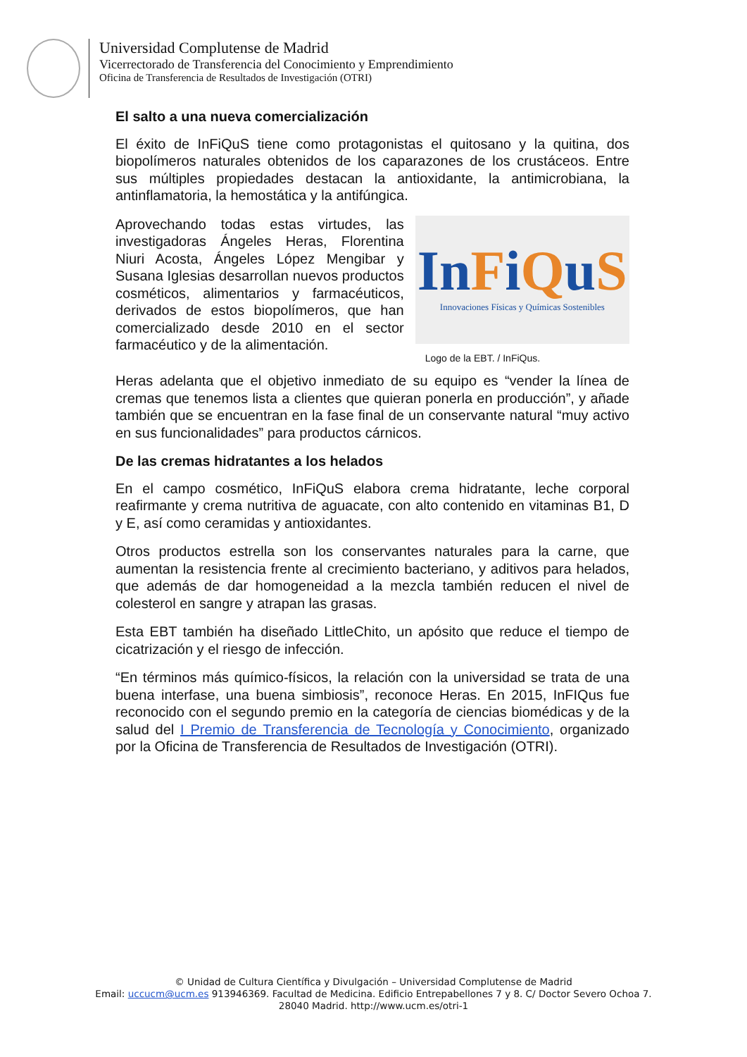Universidad Complutense de Madrid
Vicerrectorado de Transferencia del Conocimiento y Emprendimiento
Oficina de Transferencia de Resultados de Investigación (OTRI)
El salto a una nueva comercialización
El éxito de InFiQuS tiene como protagonistas el quitosano y la quitina, dos biopolímeros naturales obtenidos de los caparazones de los crustáceos. Entre sus múltiples propiedades destacan la antioxidante, la antimicrobiana, la antinflamatoria, la hemostática y la antifúngica.
Aprovechando todas estas virtudes, las investigadoras Ángeles Heras, Florentina Niuri Acosta, Ángeles López Mengibar y Susana Iglesias desarrollan nuevos productos cosméticos, alimentarios y farmacéuticos, derivados de estos biopolímeros, que han comercializado desde 2010 en el sector farmacéutico y de la alimentación.
InFiQuS
Innovaciones Físicas y Químicas Sostenibles
Logo de la EBT. / InFiQus.
Heras adelanta que el objetivo inmediato de su equipo es “vender la línea de cremas que tenemos lista a clientes que quieran ponerla en producción”, y añade también que se encuentran en la fase final de un conservante natural “muy activo en sus funcionalidades” para productos cárnicos.
De las cremas hidratantes a los helados
En el campo cosmético, InFiQuS elabora crema hidratante, leche corporal reafirmante y crema nutritiva de aguacate, con alto contenido en vitaminas B1, D y E, así como ceramidas y antioxidantes.
Otros productos estrella son los conservantes naturales para la carne, que aumentan la resistencia frente al crecimiento bacteriano, y aditivos para helados, que además de dar homogeneidad a la mezcla también reducen el nivel de colesterol en sangre y atrapan las grasas.
Esta EBT también ha diseñado LittleChito, un apósito que reduce el tiempo de cicatrización y el riesgo de infección.
“En términos más químico-físicos, la relación con la universidad se trata de una buena interfase, una buena simbiosis”, reconoce Heras. En 2015, InFIQus fue reconocido con el segundo premio en la categoría de ciencias biomédicas y de la salud del I Premio de Transferencia de Tecnología y Conocimiento, organizado por la Oficina de Transferencia de Resultados de Investigación (OTRI).
© Unidad de Cultura Científica y Divulgación – Universidad Complutense de Madrid
Email: uccucm@ucm.es 913946369. Facultad de Medicina. Edificio Entrepabellones 7 y 8. C/ Doctor Severo Ochoa 7.
28040 Madrid. http://www.ucm.es/otri-1